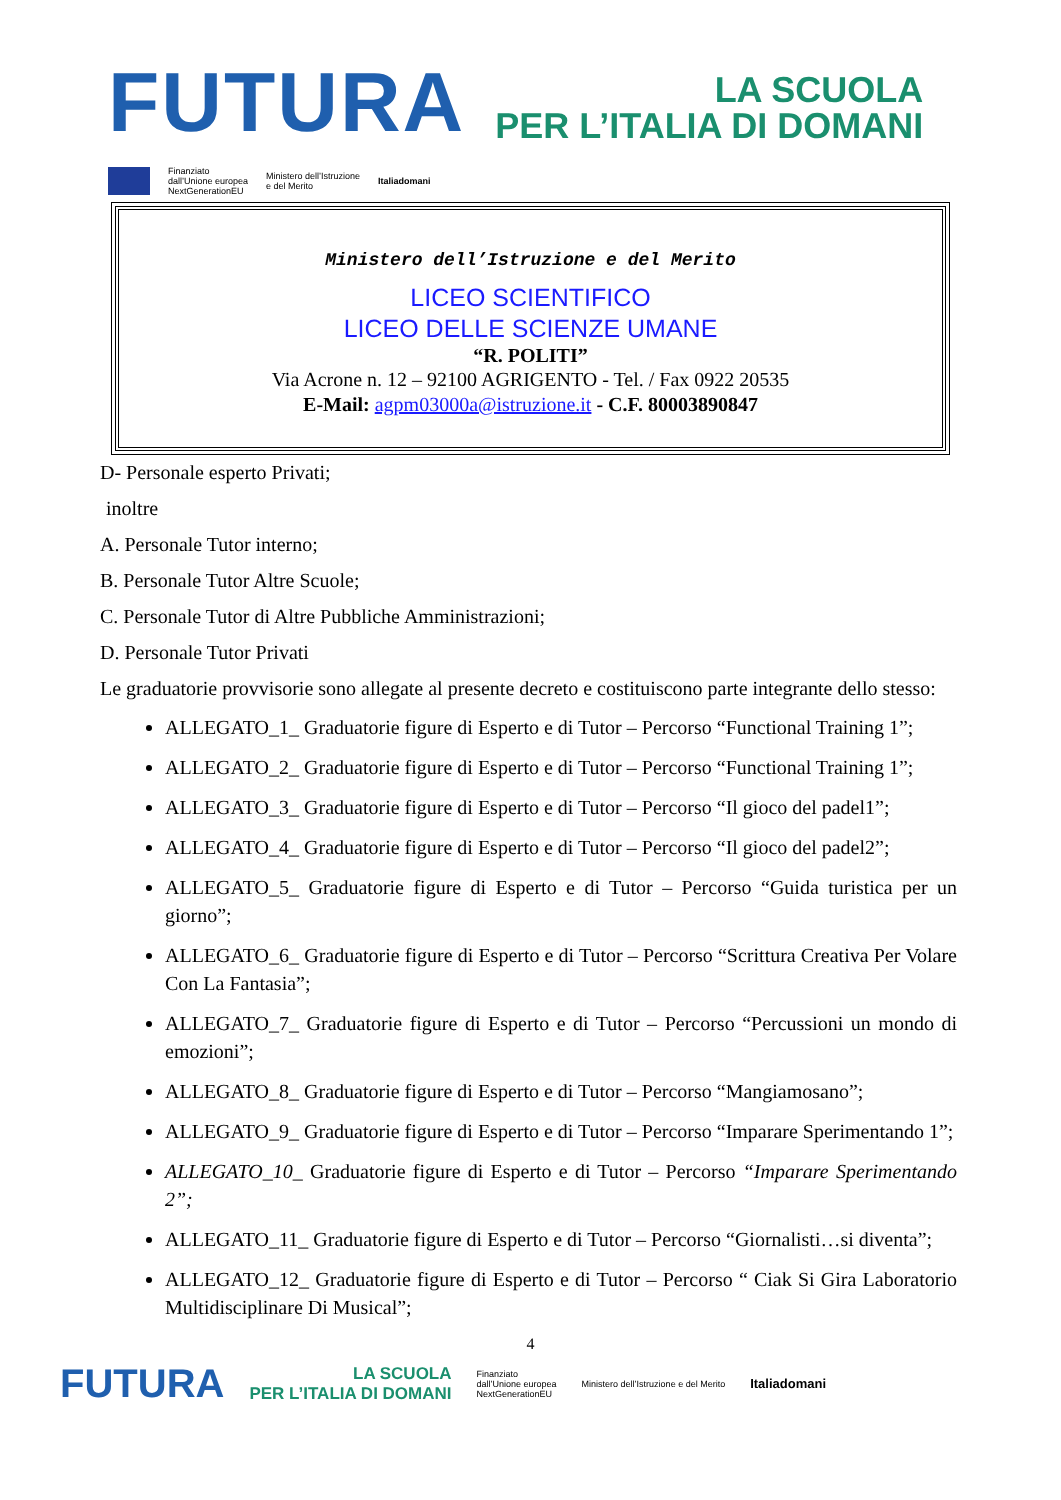FUTURA
LA SCUOLA
PER L’ITALIA DI DOMANI
Finanziato
dall’Unione europea
NextGenerationEU Ministero dell’Istruzione
e del Merito Italiadomani
Ministero dell’Istruzione e del Merito
LICEO SCIENTIFICO
LICEO DELLE SCIENZE UMANE
“R. POLITI”
Via Acrone n. 12 – 92100 AGRIGENTO - Tel. / Fax 0922 20535
E-Mail: agpm03000a@istruzione.it - C.F. 80003890847
D- Personale esperto Privati;
inoltre
A. Personale Tutor interno;
B. Personale Tutor Altre Scuole;
C. Personale Tutor di Altre Pubbliche Amministrazioni;
D. Personale Tutor Privati
Le graduatorie provvisorie sono allegate al presente decreto e costituiscono parte integrante dello stesso:
ALLEGATO_1_ Graduatorie figure di Esperto e di Tutor – Percorso “Functional Training 1”;
ALLEGATO_2_ Graduatorie figure di Esperto e di Tutor – Percorso “Functional Training 1”;
ALLEGATO_3_ Graduatorie figure di Esperto e di Tutor – Percorso “Il gioco del padel1”;
ALLEGATO_4_ Graduatorie figure di Esperto e di Tutor – Percorso “Il gioco del padel2”;
ALLEGATO_5_ Graduatorie figure di Esperto e di Tutor – Percorso “Guida turistica per un giorno”;
ALLEGATO_6_ Graduatorie figure di Esperto e di Tutor – Percorso “Scrittura Creativa Per Volare Con La Fantasia”;
ALLEGATO_7_ Graduatorie figure di Esperto e di Tutor – Percorso “Percussioni un mondo di emozioni”;
ALLEGATO_8_ Graduatorie figure di Esperto e di Tutor – Percorso “Mangiamosano”;
ALLEGATO_9_ Graduatorie figure di Esperto e di Tutor – Percorso “Imparare Sperimentando 1”;
ALLEGATO_10_ Graduatorie figure di Esperto e di Tutor – Percorso “Imparare Sperimentando 2”;
ALLEGATO_11_ Graduatorie figure di Esperto e di Tutor – Percorso “Giornalisti…si diventa”;
ALLEGATO_12_ Graduatorie figure di Esperto e di Tutor – Percorso “ Ciak Si Gira Laboratorio Multidisciplinare Di Musical”;
4
FUTURA LA SCUOLA
PER L’ITALIA DI DOMANI Finanziato
dall’Unione europea
NextGenerationEU Ministero dell’Istruzione e del Merito Italiadomani